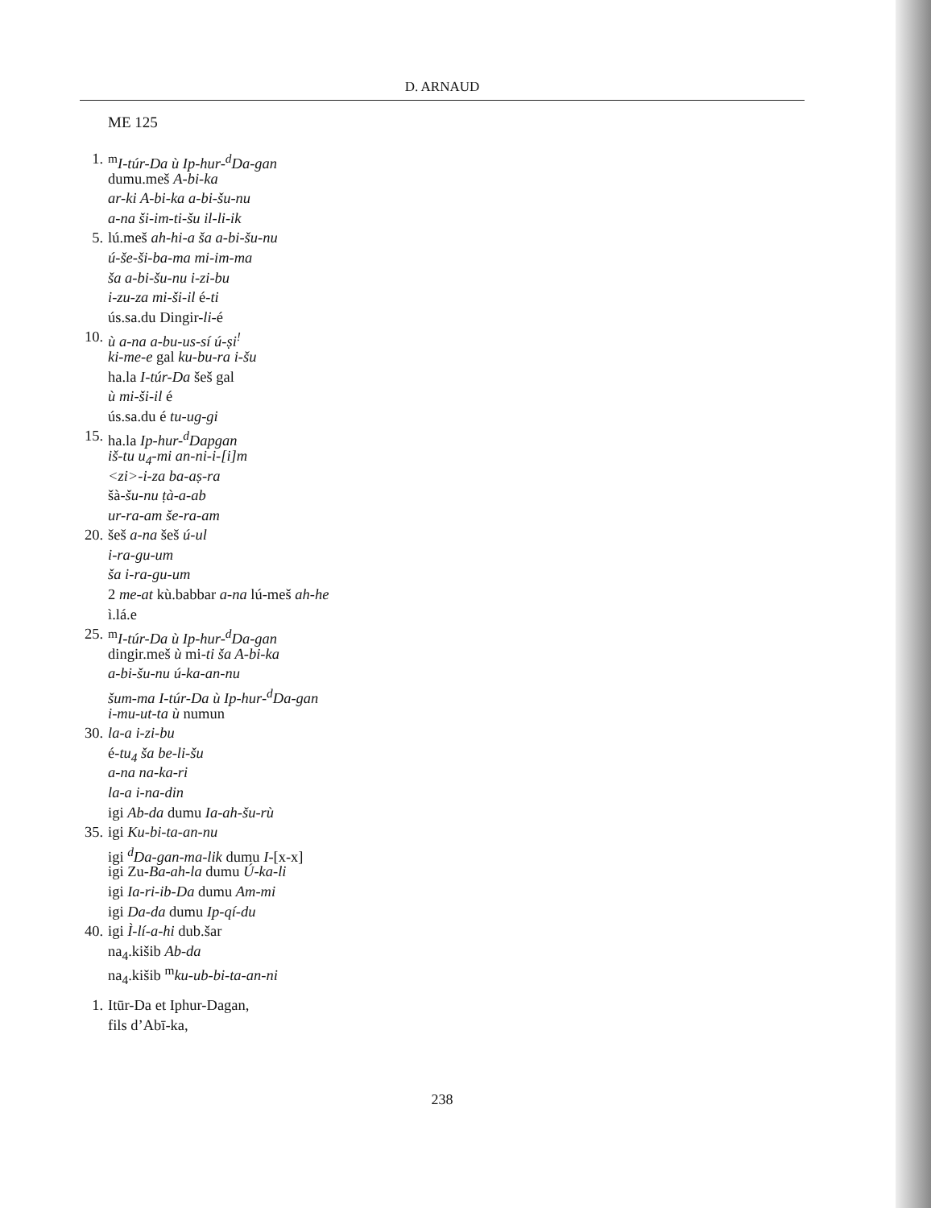D. ARNAUD
ME 125
1. <sup>m</sup>I-túr-Da ù Ip-hur-<sup>d</sup>Da-gan
dumu.meš A-bi-ka
ar-ki A-bi-ka a-bi-šu-nu
a-na ši-im-ti-šu il-li-ik
5. lú.meš ah-hi-a ša a-bi-šu-nu
ú-še-ši-ba-ma mi-im-ma
ša a-bi-šu-nu i-zi-bu
i-zu-za mi-ši-il é-ti
ús.sa.du Dingir-li-é
10. ù a-na a-bu-us-sí ú-ṣi<sup>!</sup>
ki-me-e gal ku-bu-ra i-šu
ha.la I-túr-Da šeš gal
ù mi-ši-il é
ús.sa.du é tu-ug-gi
15. ha.la Ip-hur-<sup>d</sup>Dapgan
iš-tu u<sub>4</sub>-mi an-ni-i-[i]m
<zi>-i-za ba-aṣ-ra
šà-šu-nu ṭà-a-ab
ur-ra-am še-ra-am
20. šeš a-na šeš ú-ul
i-ra-gu-um
ša i-ra-gu-um
2 me-at kù.babbar a-na lú-meš ah-he
ì.lá.e
25. <sup>m</sup>I-túr-Da ù Ip-hur-<sup>d</sup>Da-gan
dingir.meš ù mi-ti ša A-bi-ka
a-bi-šu-nu ú-ka-an-nu
šum-ma I-túr-Da ù Ip-hur-<sup>d</sup>Da-gan
i-mu-ut-ta ù numun
30. la-a i-zi-bu
é-tu<sub>4</sub> ša be-li-šu
a-na na-ka-ri
la-a i-na-din
igi Ab-da dumu Ia-ah-šu-rù
35. igi Ku-bi-ta-an-nu
igi <sup>d</sup>Da-gan-ma-lik dumu I-[x-x]
igi Zu-Ba-ah-la dumu Ú-ka-li
igi Ia-ri-ib-Da dumu Am-mi
igi Da-da dumu Ip-qí-du
40. igi Ì-lí-a-hi dub.šar
na<sub>4</sub>.kišib Ab-da
na<sub>4</sub>.kišib <sup>m</sup>ku-ub-bi-ta-an-ni
1. Itūr-Da et Iphur-Dagan,
fils d’Abī-ka,
238